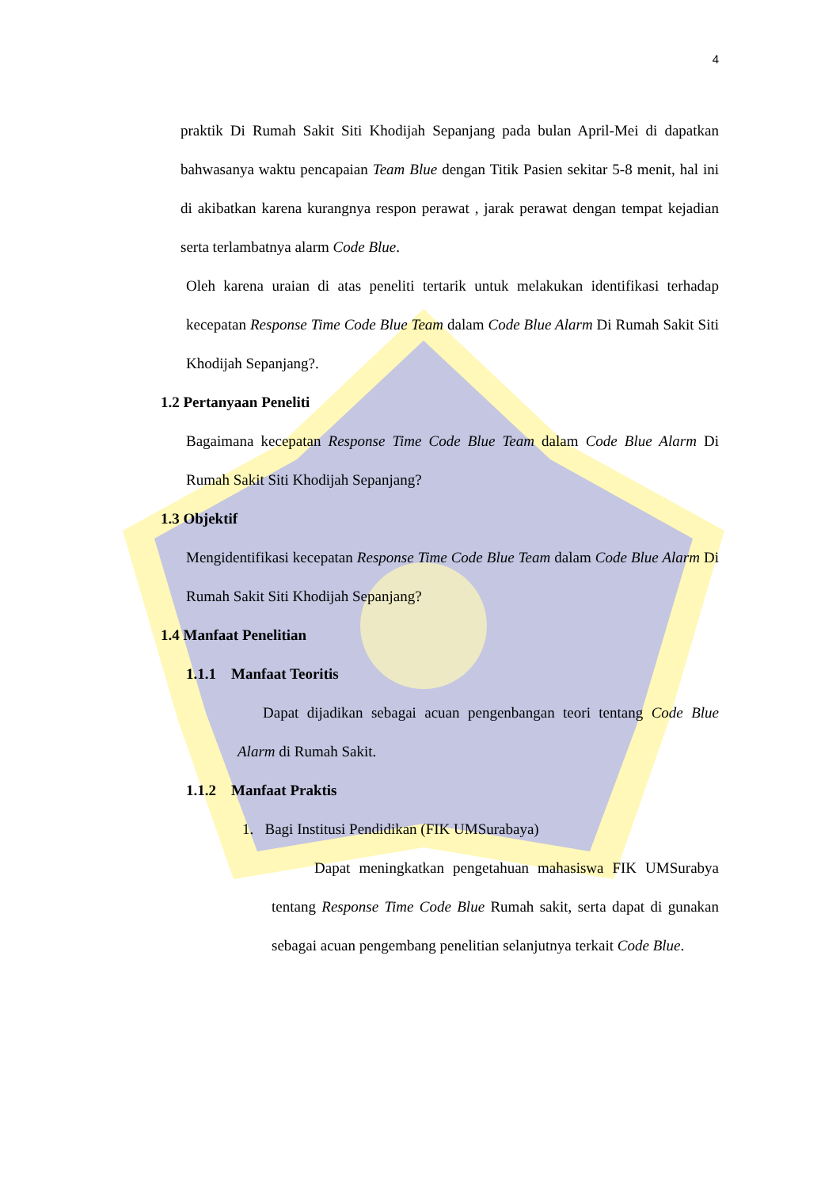4
praktik Di Rumah Sakit Siti Khodijah Sepanjang pada bulan April-Mei di dapatkan bahwasanya waktu pencapaian Team Blue dengan Titik Pasien sekitar 5-8 menit, hal ini di akibatkan karena kurangnya respon perawat , jarak perawat dengan tempat kejadian serta terlambatnya alarm Code Blue.
Oleh karena uraian di atas peneliti tertarik untuk melakukan identifikasi terhadap kecepatan Response Time Code Blue Team dalam Code Blue Alarm Di Rumah Sakit Siti Khodijah Sepanjang?.
1.2 Pertanyaan Peneliti
Bagaimana kecepatan Response Time Code Blue Team dalam Code Blue Alarm Di Rumah Sakit Siti Khodijah Sepanjang?
1.3 Objektif
Mengidentifikasi kecepatan Response Time Code Blue Team dalam Code Blue Alarm Di Rumah Sakit Siti Khodijah Sepanjang?
1.4 Manfaat Penelitian
1.1.1 Manfaat Teoritis
Dapat dijadikan sebagai acuan pengenbangan teori tentang Code Blue Alarm di Rumah Sakit.
1.1.2 Manfaat Praktis
1. Bagi Institusi Pendidikan (FIK UMSurabaya)
Dapat meningkatkan pengetahuan mahasiswa FIK UMSurabya tentang Response Time Code Blue Rumah sakit, serta dapat di gunakan sebagai acuan pengembang penelitian selanjutnya terkait Code Blue.